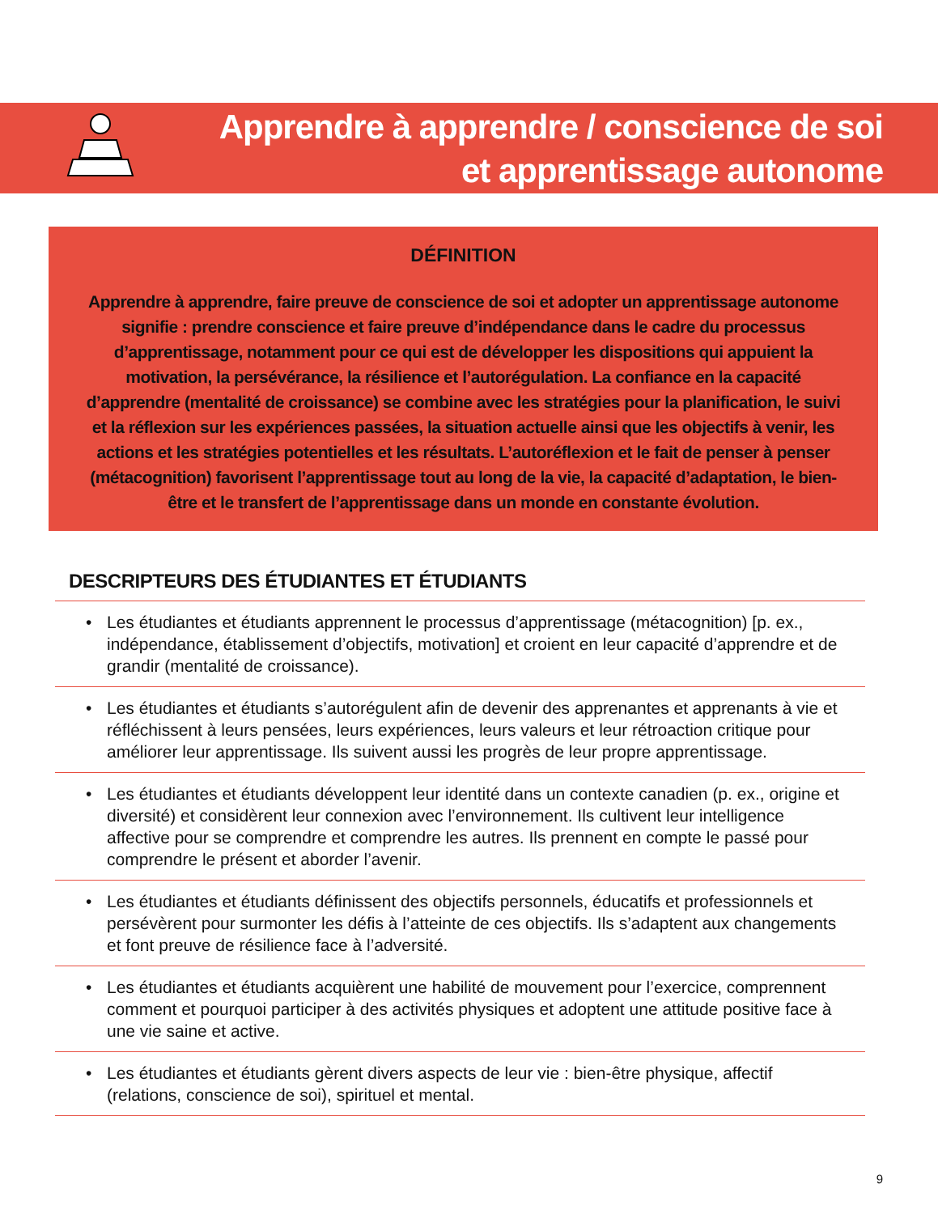Apprendre à apprendre / conscience de soi
et apprentissage autonome
DÉFINITION
Apprendre à apprendre, faire preuve de conscience de soi et adopter un apprentissage autonome signifie : prendre conscience et faire preuve d’indépendance dans le cadre du processus d’apprentissage, notamment pour ce qui est de développer les dispositions qui appuient la motivation, la persévérance, la résilience et l’autorégulation. La confiance en la capacité d’apprendre (mentalité de croissance) se combine avec les stratégies pour la planification, le suivi et la réflexion sur les expériences passées, la situation actuelle ainsi que les objectifs à venir, les actions et les stratégies potentielles et les résultats. L’autoréflexion et le fait de penser à penser (métacognition) favorisent l’apprentissage tout au long de la vie, la capacité d’adaptation, le bien-être et le transfert de l’apprentissage dans un monde en constante évolution.
DESCRIPTEURS DES ÉTUDIANTES ET ÉTUDIANTS
• Les étudiantes et étudiants apprennent le processus d’apprentissage (métacognition) [p. ex., indépendance, établissement d’objectifs, motivation] et croient en leur capacité d’apprendre et de grandir (mentalité de croissance).
• Les étudiantes et étudiants s’autorégulent afin de devenir des apprenantes et apprenants à vie et réfléchissent à leurs pensées, leurs expériences, leurs valeurs et leur rétroaction critique pour améliorer leur apprentissage. Ils suivent aussi les progrès de leur propre apprentissage.
• Les étudiantes et étudiants développent leur identité dans un contexte canadien (p. ex., origine et diversité) et considèrent leur connexion avec l’environnement. Ils cultivent leur intelligence affective pour se comprendre et comprendre les autres. Ils prennent en compte le passé pour comprendre le présent et aborder l’avenir.
• Les étudiantes et étudiants définissent des objectifs personnels, éducatifs et professionnels et persévèrent pour surmonter les défis à l’atteinte de ces objectifs. Ils s’adaptent aux changements et font preuve de résilience face à l’adversité.
• Les étudiantes et étudiants acquièrent une habilité de mouvement pour l’exercice, comprennent comment et pourquoi participer à des activités physiques et adoptent une attitude positive face à une vie saine et active.
• Les étudiantes et étudiants gèrent divers aspects de leur vie : bien-être physique, affectif (relations, conscience de soi), spirituel et mental.
9